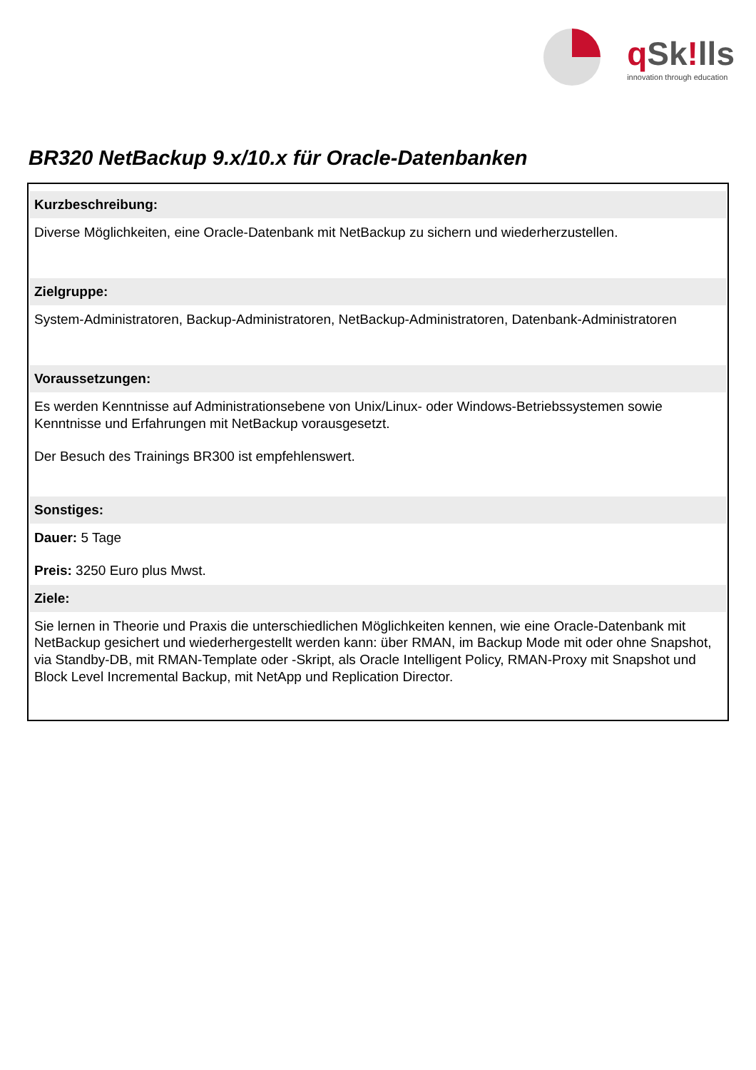q Sk!lls
innovation through education
BR320 NetBackup 9.x/10.x für Oracle-Datenbanken
Kurzbeschreibung:
Diverse Möglichkeiten, eine Oracle-Datenbank mit NetBackup zu sichern und wiederherzustellen.
Zielgruppe:
System-Administratoren, Backup-Administratoren, NetBackup-Administratoren, Datenbank-Administratoren
Voraussetzungen:
Es werden Kenntnisse auf Administrationsebene von Unix/Linux- oder Windows-Betriebssystemen sowie Kenntnisse und Erfahrungen mit NetBackup vorausgesetzt.
Der Besuch des Trainings BR300 ist empfehlenswert.
Sonstiges:
Dauer: 5 Tage
Preis: 3250 Euro plus Mwst.
Ziele:
Sie lernen in Theorie und Praxis die unterschiedlichen Möglichkeiten kennen, wie eine Oracle-Datenbank mit NetBackup gesichert und wiederhergestellt werden kann: über RMAN, im Backup Mode mit oder ohne Snapshot, via Standby-DB, mit RMAN-Template oder -Skript, als Oracle Intelligent Policy, RMAN-Proxy mit Snapshot und Block Level Incremental Backup, mit NetApp und Replication Director.